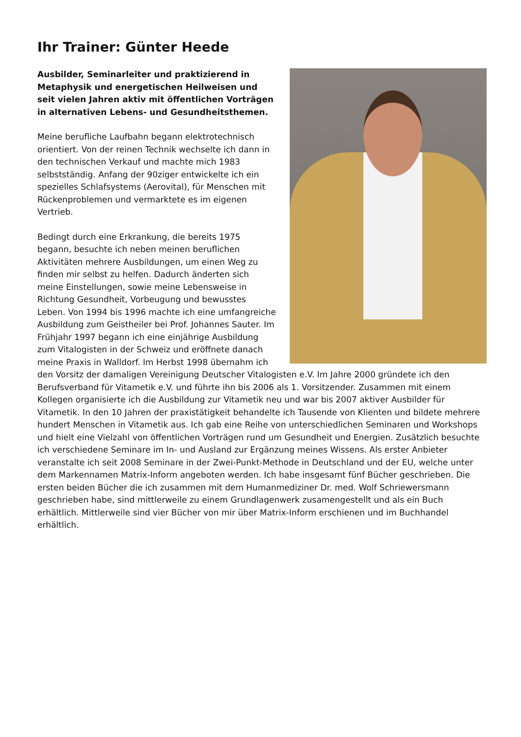Ihr Trainer: Günter Heede
Ausbilder, Seminarleiter und praktizierend in Metaphysik und energetischen Heilweisen und seit vielen Jahren aktiv mit öffentlichen Vorträgen in alternativen Lebens- und Gesundheitsthemen.
Meine berufliche Laufbahn begann elektrotechnisch orientiert. Von der reinen Technik wechselte ich dann in den technischen Verkauf und machte mich 1983 selbstständig. Anfang der 90ziger entwickelte ich ein spezielles Schlafsystems (Aerovital), für Menschen mit Rückenproblemen und vermarktete es im eigenen Vertrieb.
Bedingt durch eine Erkrankung, die bereits 1975 begann, besuchte ich neben meinen beruflichen Aktivitäten mehrere Ausbildungen, um einen Weg zu finden mir selbst zu helfen. Dadurch änderten sich meine Einstellungen, sowie meine Lebensweise in Richtung Gesundheit, Vorbeugung und bewusstes Leben. Von 1994 bis 1996 machte ich eine umfangreiche Ausbildung zum Geistheiler bei Prof. Johannes Sauter. Im Frühjahr 1997 begann ich eine einjährige Ausbildung zum Vitalogisten in der Schweiz und eröffnete danach meine Praxis in Walldorf. Im Herbst 1998 übernahm ich den Vorsitz der damaligen Vereinigung Deutscher Vitalogisten e.V. Im Jahre 2000 gründete ich den Berufsverband für Vitametik e.V. und führte ihn bis 2006 als 1. Vorsitzender. Zusammen mit einem Kollegen organisierte ich die Ausbildung zur Vitametik neu und war bis 2007 aktiver Ausbilder für Vitametik. In den 10 Jahren der praxistätigkeit behandelte ich Tausende von Klienten und bildete mehrere hundert Menschen in Vitametik aus. Ich gab eine Reihe von unterschiedlichen Seminaren und Workshops und hielt eine Vielzahl von öffentlichen Vorträgen rund um Gesundheit und Energien. Zusätzlich besuchte ich verschiedene Seminare im In- und Ausland zur Ergänzung meines Wissens. Als erster Anbieter veranstalte ich seit 2008 Seminare in der Zwei-Punkt-Methode in Deutschland und der EU, welche unter dem Markennamen Matrix-Inform angeboten werden. Ich habe insgesamt fünf Bücher geschrieben. Die ersten beiden Bücher die ich zusammen mit dem Humanmediziner Dr. med. Wolf Schriewersmann geschrieben habe, sind mittlerweile zu einem Grundlagenwerk zusamengestellt und als ein Buch erhältlich. Mittlerweile sind vier Bücher von mir über Matrix-Inform erschienen und im Buchhandel erhältlich.